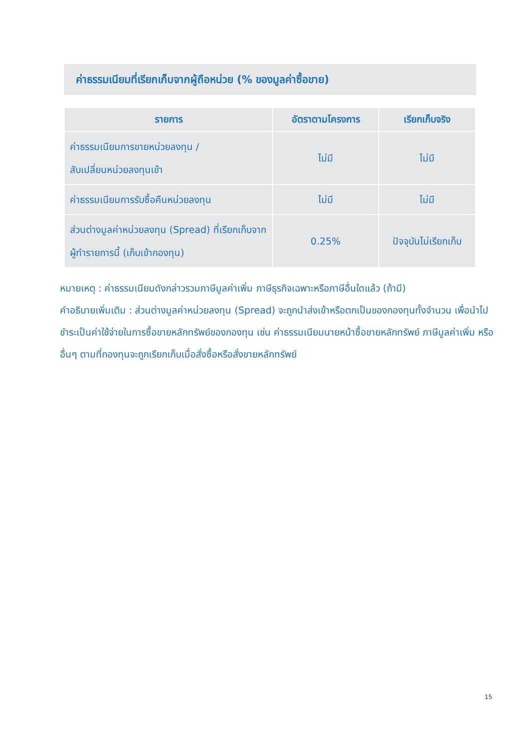ค่าธรรมเนียมที่เรียกเก็บจากผู้ถือหน่วย (% ของมูลค่าซื้อขาย)
| รายการ | อัตราตามโครงการ | เรียกเก็บจริง |
| --- | --- | --- |
| ค่าธรรมเนียมการขายหน่วยลงทุน / สับเปลี่ยนหน่วยลงทุนเข้า | ไม่มี | ไม่มี |
| ค่าธรรมเนียมการรับซื้อคืนหน่วยลงทุน | ไม่มี | ไม่มี |
| ส่วนต่างมูลค่าหน่วยลงทุน (Spread) ที่เรียกเก็บจากผู้ทำรายการนี้ (เก็บเข้ากองทุน) | 0.25% | ปัจจุบันไม่เรียกเก็บ |
หมายเหตุ : ค่าธรรมเนียมดังกล่าวรวมภาษีมูลค่าเพิ่ม ภาษีธุรกิจเฉพาะหรือภาษีอื่นใดแล้ว (ถ้ามี)
คำอธิบายเพิ่มเติม : ส่วนต่างมูลค่าหน่วยลงทุน (Spread) จะถูกนำส่งเข้าหรือตกเป็นของกองทุนทั้งจำนวน เพื่อนำไปชำระเป็นค่าใช้จ่ายในการซื้อขายหลักทรัพย์ของกองทุน เช่น ค่าธรรมเนียมนายหน้าซื้อขายหลักทรัพย์ ภาษีมูลค่าเพิ่ม หรือ อื่นๆ ตามที่กองทุนจะถูกเรียกเก็บเมื่อสั่งซื้อหรือสั่งขายหลักทรัพย์
15